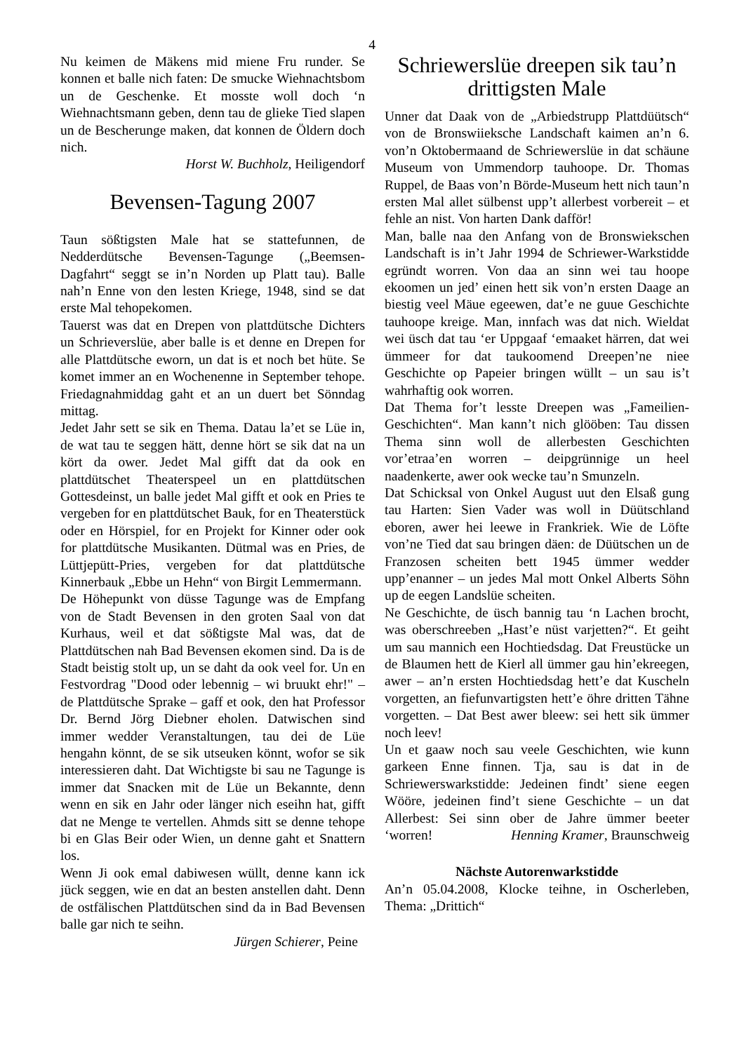4
Nu keimen de Mäkens mid miene Fru runder. Se konnen et balle nich faten: De smucke Wiehnachtsbom un de Geschenke. Et mosste woll doch ‘n Wiehnachtsmann geben, denn tau de glieke Tied slapen un de Bescherunge maken, dat konnen de Öldern doch nich.
Horst W. Buchholz, Heiligendorf
Bevensen-Tagung 2007
Taun sößtigsten Male hat se stattefunnen, de Nedderdütsche Bevensen-Tagunge („Beemsen-Dagfahrt“ seggt se in’n Norden up Platt tau). Balle nah’n Enne von den lesten Kriege, 1948, sind se dat erste Mal tehopekomen.
Tauerst was dat en Drepen von plattdütsche Dichters un Schrieverslüe, aber balle is et denne en Drepen for alle Plattdütsche eworn, un dat is et noch bet hüte. Se komet immer an en Wochenenne in September tehope. Friedagnahmiddag gaht et an un duert bet Sönndag mittag.
Jedet Jahr sett se sik en Thema. Datau la’et se Lüe in, de wat tau te seggen hätt, denne hört se sik dat na un kört da ower. Jedet Mal gifft dat da ook en plattdütschet Theaterspeel un en plattdütschen Gottesdeinst, un balle jedet Mal gifft et ook en Pries te vergeben for en plattdütschet Bauk, for en Theaterstück oder en Hörspiel, for en Projekt for Kinner oder ook for plattdütsche Musikanten. Dütmal was en Pries, de Lüttjepütt-Pries, vergeben for dat plattdütsche Kinnerbauk „Ebbe un Hehn“ von Birgit Lemmermann.
De Höhepunkt von düsse Tagunge was de Empfang von de Stadt Bevensen in den groten Saal von dat Kurhaus, weil et dat sößtigste Mal was, dat de Plattdütschen nah Bad Bevensen ekomen sind. Da is de Stadt beistig stolt up, un se daht da ook veel for. Un en Festvordrag "Dood oder lebennig – wi bruukt ehr!" – de Plattdütsche Sprake – gaff et ook, den hat Professor Dr. Bernd Jörg Diebner eholen. Datwischen sind immer wedder Veranstaltungen, tau dei de Lüe hengahn könnt, de se sik utseuken könnt, wofor se sik interessieren daht. Dat Wichtigste bi sau ne Tagunge is immer dat Snacken mit de Lüe un Bekannte, denn wenn en sik en Jahr oder länger nich eseihn hat, gifft dat ne Menge te vertellen. Ahmds sitt se denne tehope bi en Glas Beir oder Wien, un denne gaht et Snattern los.
Wenn Ji ook emal dabiwesen wüllt, denne kann ick jück seggen, wie en dat an besten anstellen daht. Denn de ostfälischen Plattdütschen sind da in Bad Bevensen balle gar nich te seihn.
Jürgen Schierer, Peine
Schriewerslüe dreepen sik tau’n drittigsten Male
Unner dat Daak von de „Arbiedstrupp Plattdüütsch“ von de Bronswiieksche Landschaft kaimen an’n 6. von’n Oktobermaand de Schriewerslüe in dat schäune Museum von Ummendorp tauhoope. Dr. Thomas Ruppel, de Baas von’n Börde-Museum hett nich taun’n ersten Mal allet sülbenst upp’t allerbest vorbereit – et fehle an nist. Von harten Dank dafför!
Man, balle naa den Anfang von de Bronswiekschen Landschaft is in’t Jahr 1994 de Schriewer-Warkstidde egründt worren. Von daa an sinn wei tau hoope ekoomen un jed’ einen hett sik von’n ersten Daage an biestig veel Mäue egeewen, dat’e ne guue Geschichte tauhoope kreige. Man, innfach was dat nich. Wieldat wei üsch dat tau ‘er Uppgaaf ‘emaaket härren, dat wei ümmeer for dat taukoomend Dreepen’ne niee Geschichte op Papeier bringen wüllt – un sau is’t wahrhaftig ook worren.
Dat Thema for’t lesste Dreepen was „Fameilien-Geschichten“. Man kann’t nich glööben: Tau dissen Thema sinn woll de allerbesten Geschichten vor’etraa’en worren – deipgrünnige un heel naadenkerte, awer ook wecke tau’n Smunzeln.
Dat Schicksal von Onkel August uut den Elsaß gung tau Harten: Sien Vader was woll in Düütschland eboren, awer hei leewe in Frankriek. Wie de Löfte von’ne Tied dat sau bringen däen: de Düütschen un de Franzosen scheiten bett 1945 ümmer wedder upp’enanner – un jedes Mal mott Onkel Alberts Söhn up de eegen Landslüe scheiten.
Ne Geschichte, de üsch bannig tau ‘n Lachen brocht, was oberschreeben „Hast’e nüst varjetten?“. Et geiht um sau mannich een Hochtiedsdag. Dat Freustücke un de Blaumen hett de Kierl all ümmer gau hin’ekreegen, awer – an’n ersten Hochtiedsdag hett’e dat Kuscheln vorgetten, an fiefunvartigsten hett’e öhre dritten Tähne vorgetten. – Dat Best awer bleew: sei hett sik ümmer noch leev!
Un et gaaw noch sau veele Geschichten, wie kunn garkeen Enne finnen. Tja, sau is dat in de Schriewerswarkstidde: Jedeinen findt’ siene eegen Wööre, jedeinen find’t siene Geschichte – un dat Allerbest: Sei sinn ober de Jahre ümmer beeter ‘worren! Henning Kramer, Braunschweig
Nächste Autorenwarkstidde
An’n 05.04.2008, Klocke teihne, in Oscherleben, Thema: „Drittich“